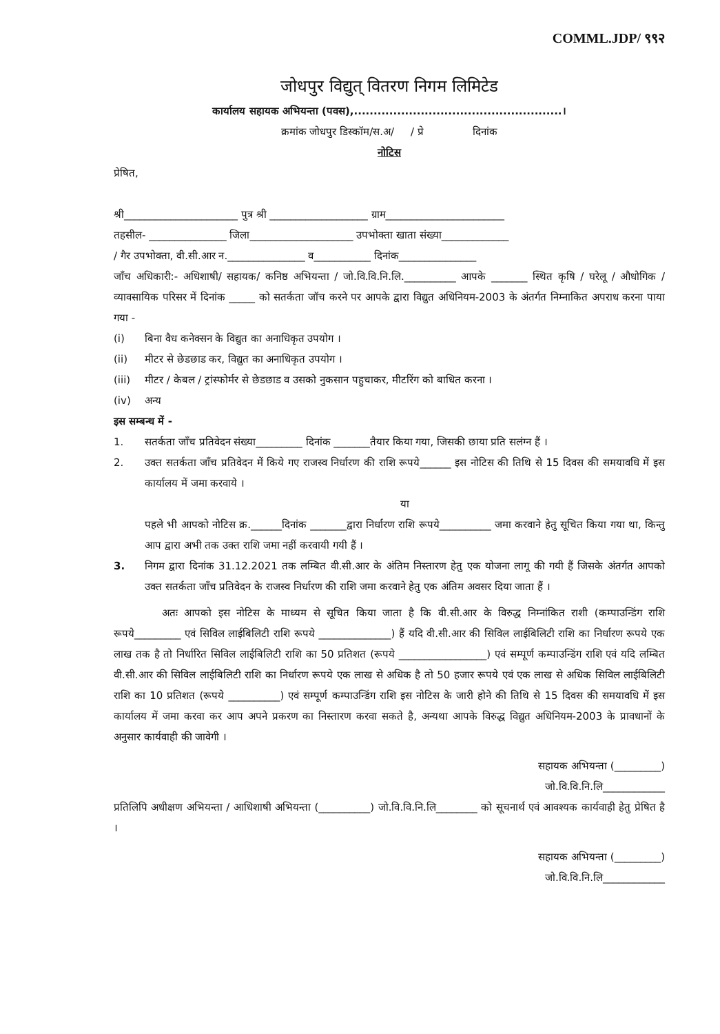COMML.JDP/ ९९२
जोधपुर विद्युत् वितरण निगम लिमिटेड
कार्यालय सहायक अभियन्ता (पवस),.....................................................।
क्रमांक जोधपुर डिस्कॉम/स.अ/ / प्रे दिनांक
नोटिस
प्रेषित,
श्री______________________ पुत्र श्री ___________________ ग्राम_______________________
तहसील- _______________ जिला____________________ उपभोक्ता खाता संख्या_____________
/ गैर उपभोक्ता, वी.सी.आर न._______________ व___________ दिनांक_______________
जाँच अधिकारी:- अधिशाषी/ सहायक/ कनिष्ठ अभियन्ता / जो.वि.वि.नि.लि.__________ आपके _______ स्थित कृषि / घरेलू / औधोगिक / व्यावसायिक परिसर में दिनांक _____ को सतर्कता जॉच करने पर आपके द्वारा विद्युत अधिनियम-2003 के अंतर्गत निम्नाकित अपराध करना पाया गया -
(i) बिना वैध कनेक्सन के विद्युत का अनाधिकृत उपयोग ।
(ii) मीटर से छेडछाड कर, विद्युत का अनाधिकृत उपयोग ।
(iii) मीटर / केबल / ट्रांस्फोर्मर से छेडछाड व उसको नुकसान पहुचाकर, मीटरिंग को बाधित करना ।
(iv) अन्य
इस सम्बन्ध में -
1. सतर्कता जाँच प्रतिवेदन संख्या_________ दिनांक _______तैयार किया गया, जिसकी छाया प्रति सलंग्न हैं ।
2. उक्त सतर्कता जाँच प्रतिवेदन में किये गए राजस्व निर्धारण की राशि रूपये______ इस नोटिस की तिथि से 15 दिवस की समयावधि में इस कार्यालय में जमा करवाये ।
या
पहले भी आपको नोटिस क्र.______दिनांक _______द्वारा निर्धारण राशि रूपये__________ जमा करवाने हेतु सूचित किया गया था, किन्तु आप द्वारा अभी तक उक्त राशि जमा नहीं करवायी गयी हैं ।
3. निगम द्वारा दिनांक 31.12.2021 तक लम्बित वी.सी.आर के अंतिम निस्तारण हेतु एक योजना लागू की गयी हैं जिसके अंतर्गत आपको उक्त सतर्कता जाँच प्रतिवेदन के राजस्व निर्धारण की राशि जमा करवाने हेतु एक अंतिम अवसर दिया जाता हैं ।
अतः आपको इस नोटिस के माध्यम से सूचित किया जाता है कि वी.सी.आर के विरुद्ध निम्नांकित राशी (कम्पाउन्डिंग राशि रूपये_________ एवं सिविल लाईबिलिटी राशि रूपये ______________) हैं यदि वी.सी.आर की सिविल लाईबिलिटी राशि का निर्धारण रूपये एक लाख तक है तो निर्धारित सिविल लाईबिलिटी राशि का 50 प्रतिशत (रूपये _________________) एवं सम्पूर्ण कम्पाउन्डिंग राशि एवं यदि लम्बित वी.सी.आर की सिविल लाईबिलिटी राशि का निर्धारण रूपये एक लाख से अधिक है तो 50 हजार रूपये एवं एक लाख से अधिक सिविल लाईबिलिटी राशि का 10 प्रतिशत (रूपये __________) एवं सम्पूर्ण कम्पाउन्डिंग राशि इस नोटिस के जारी होने की तिथि से 15 दिवस की समयावधि में इस कार्यालय में जमा करवा कर आप अपने प्रकरण का निस्तारण करवा सकते है, अन्यथा आपके विरुद्ध विद्युत अधिनियम-2003 के प्रावधानों के अनुसार कार्यवाही की जावेगी ।
सहायक अभियन्ता (_________)
जो.वि.वि.नि.लि____________
प्रतिलिपि अधीक्षण अभियन्ता / आधिशाषी अभियन्ता (__________) जो.वि.वि.नि.लि________ को सूचनार्थ एवं आवश्यक कार्यवाही हेतु प्रेषित है ।
सहायक अभियन्ता (_________)
जो.वि.वि.नि.लि____________